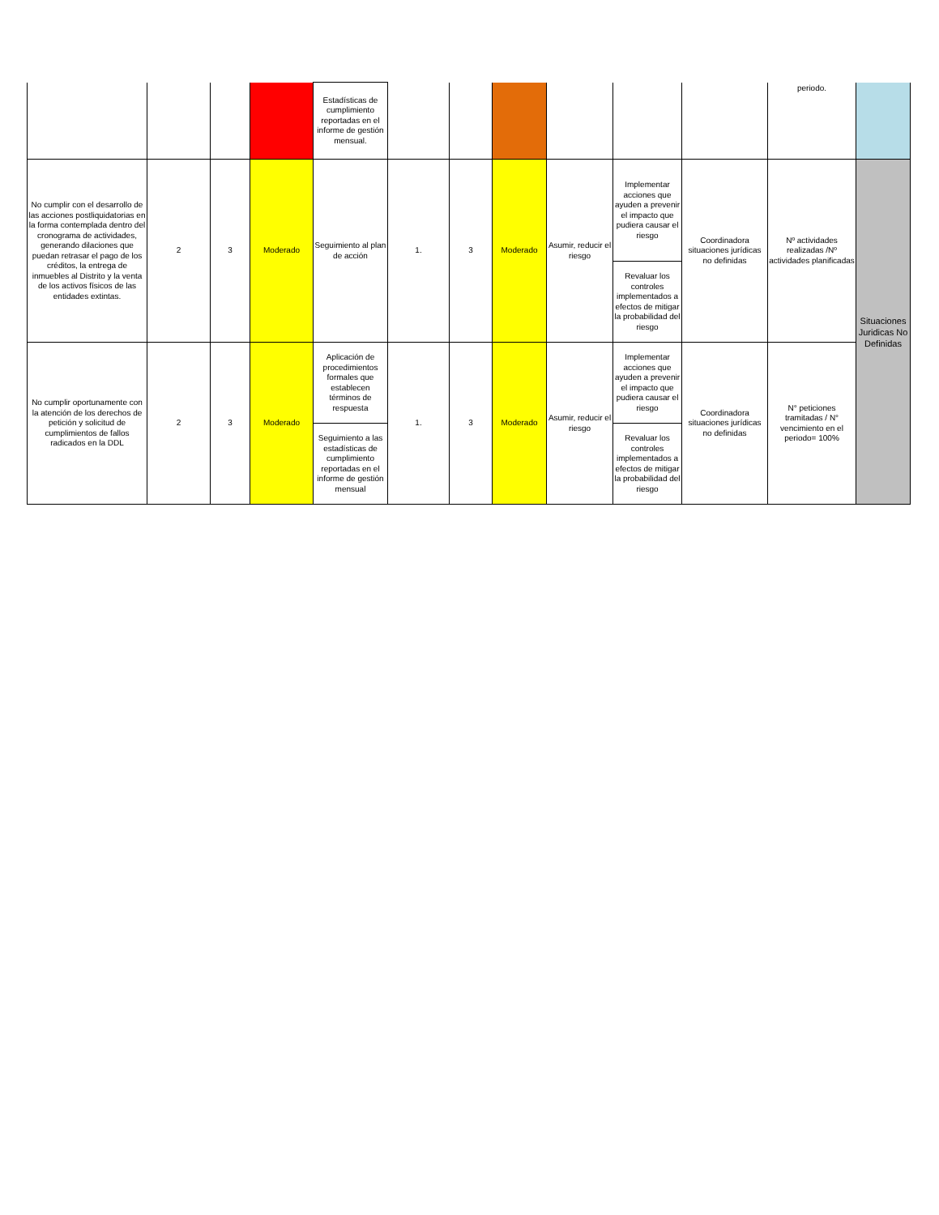| | | | | Estadísticas de cumplimiento reportadas en el informe de gestión mensual. | | | | | | | periodo. | |
| No cumplir con el desarrollo de las acciones postliquidatorias en la forma contemplada dentro del cronograma de actividades, generando dilaciones que puedan retrasar el pago de los créditos, la entrega de inmuebles al Distrito y la venta de los activos físicos de las entidades extintas. | 2 | 3 | Moderado | Seguimiento al plan de acción | 1. | 3 | Moderado | Asumir, reducir el riesgo | Implementar acciones que ayuden a prevenir el impacto que pudiera causar el riesgo | Coordinadora situaciones jurídicas no definidas | Nº actividades realizadas /Nº actividades planificadas | Situaciones Juridicas No Definidas |
| | | | | | | | | | Revaluar los controles implementados a efectos de mitigar la probabilidad del riesgo | | | |
| No cumplir oportunamente con la atención de los derechos de petición y solicitud de cumplimientos de fallos radicados en la DDL | 2 | 3 | Moderado | Aplicación de procedimientos formales que establecen términos de respuesta | 1. | 3 | Moderado | Asumir, reducir el riesgo | Implementar acciones que ayuden a prevenir el impacto que pudiera causar el riesgo | Coordinadora situaciones jurídicas no definidas | N° peticiones tramitadas / N° vencimiento en el periodo= 100% | |
| | | | | Seguimiento a las estadísticas de cumplimiento reportadas en el informe de gestión mensual | | | | | Revaluar los controles implementados a efectos de mitigar la probabilidad del riesgo | | | |